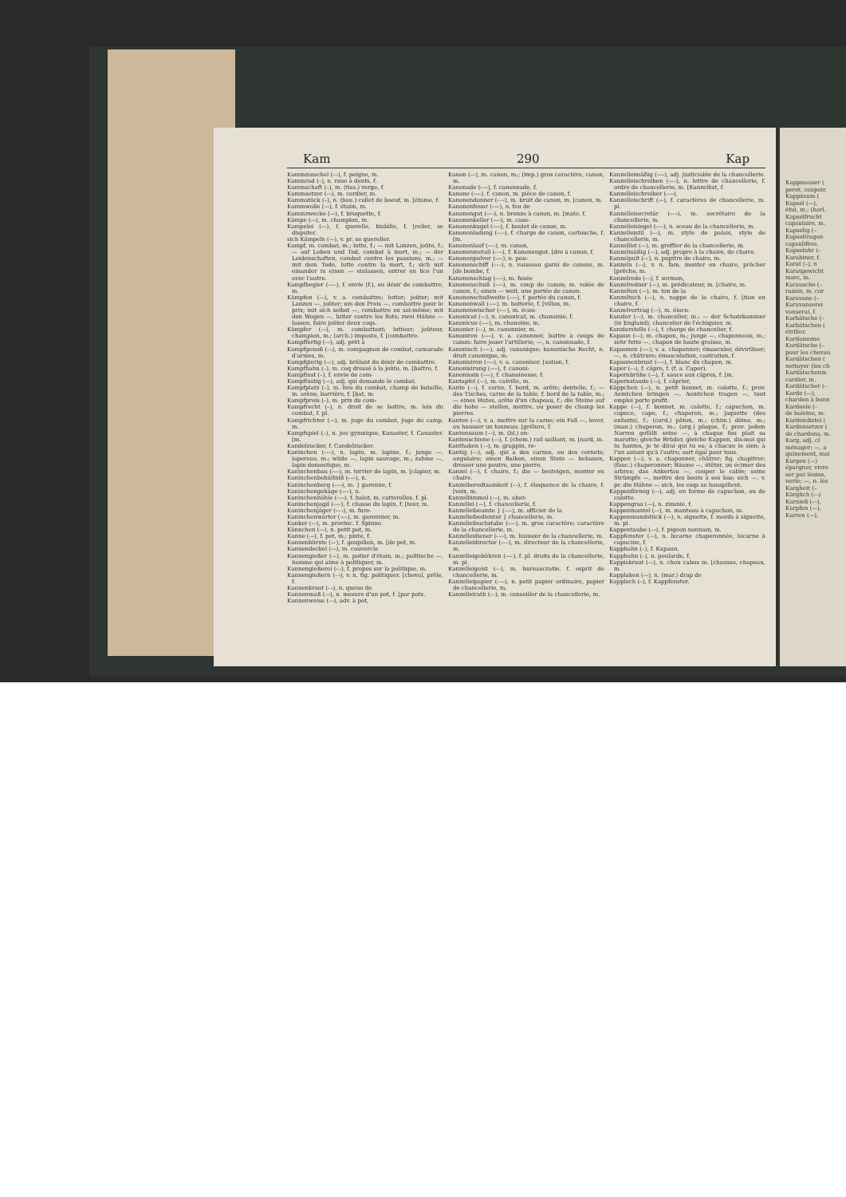Kam 290 Kap
Kammmuschel (⏑–), f. peigne, m.
Kammrad (–), n. roue à dents, f.
Kammschaft (–), m. (tiss.) verge, f.
Kammsetzer (–⏑), m. cardier, m.
Kammstück (–), n. (bou.) collet de boeuf, m. [étame, f.
Kammwolle (–⏑), f. étaim, m.
Kammzwecke (–⏑), f. broquette, f.
Kämpe (–⏑), m. champion, m.
Kampelei (⏑–), f. querelle, bisbille, f. [reller, se disputer.
sich Kämpeln (–⏑), v. pr. se quereller.
Kampf, m. combat, m.; lutte, f.; — mit Lanzen, joûte, f.; — auf Leben und Tod, combat à mort, m.; — der Leidenschaften, combat contre les passions, m.; — mit dem Tode, lutte contre la mort, f.; sich mit einander in einen — einlassen, entrer en lice l'un avec l'autre.
Kampfbegier (–⏑–), f. envie (f.), ou désir de combattre, m.
Kämpfen (–⏑), v. a. combattre; lutter; joûter; mit Lanzen —, joûter; um den Preis —, combattre pour le prix; mit sich selbst —, combattre en soi-même; mit den Wogen —, lutter contre les flots; zwei Hähne — lassen, faire joûter deux coqs.
Kämpfer (–⏑), m. combattant; lutteur; joûteur, champion, m.; (arch.) imposte, f. [combattre.
Kampffertig (–⏑), adj. prêt à
Kampfgenoß (–⏑), m. compagnon de combat, camarade d'armes, m.
Kampfgierig (–⏑), adj. brûlant du désir de combattre.
Kampfhahn (–), m. coq dressé à la joûte, m. [battre, f.
Kampflust (–), f. envie de com-
Kampflustig (–⏑), adj. qui demande le combat.
Kampfplatz (–), m. lieu du combat, champ de bataille, m. arène, barrière, f. [bat, m.
Kampfpreis (–), m. prix du com-
Kampfrecht (–), n. droit de se battre, m. lois du combat, f. pl.
Kampfrichter (–⏑), m. juge du combat, juge du camp, m.
Kampfspiel (–), n. jeu gymnique, Kanaster, f. Canaster. [m.
Kandelzucker, f. Candelzucker.
Kaninchen (⏑–⏑), n. lapin, m. lapine, f.; junge —, lapereau, m.; wilde —, lapin sauvage, m.; zahme —, lapin domestique, m.
Kaninchenbau (⏑–⏑), m. terrier de lapin, m. [clapier, m.
Kaninchenbehältniß (⏑–⏑), n.
Kaninchenberg (⏑–⏑), m. } garenne, f.
Kaninchengehäge (⏑–⏑), n.
Kaninchenhöhle (⏑–⏑), f. halot, m. catterolles, f. pl.
Kaninchenjagd (⏑–⏑), f. chasse du lapin, f. [teur, m.
Kaninchenjäger (⏑–⏑), m. fure-
Kaninchenwärter (⏑–⏑), m. garennier, m.
Kanker (–⏑), m. provinc. f. Spinne.
Kännchen (–⏑), n. petit pot, m.
Kanne (–⏑), f. pot, m.; pinte, f.
Kannenbürste (–⏑), f. goupillon, m. [de pot, m.
Kannendeckel (–⏑), m. couvercle
Kannengießer (–⏑), m. potier d'étain, m.; politische —, homme qui aime à politiquer, m.
Kannengießerei (⏑–), f. propos sur la politique, m.
Kannengießern (–⏑), v. n. fig. politiquer. [cheval, prêle, f.
Kannenkraut (–⏑), n. queue de
Kannenmaß (–⏑), n. mesure d'un pot, f. [par pots.
Kannenweise (–⏑), adv. à pot,
Kanon (–⏑), m. canon, m.; (imp.) gros caractère, canon, m.
Kanonade (⏑–⏑), f. canonnade, f.
Kanone (⏑–⏑), f. canon, m. pièce de canon, f.
Kanonendonner (⏑–⏑), m. bruit de canon, m. [canon, m.
Kanonenfeuer (⏑–⏑), n. feu de
Kanonengut (⏑–⏑), n. bronze à canon, m. [mate, f.
Kanonenkeller (⏑–⏑), m. case-
Kanonenkugel (⏑–⏑), f. boulet de canon, m.
Kanonenladung (⏑–⏑), f. charge de canon, cartouche, f. [m.
Kanonenlauf (⏑–⏑), m. canon,
Kanonenmetall (⏑–⏑), f. Kanonengut. [dre à canon, f.
Kanonenpulver (⏑–⏑), n. pou-
Kanonenschiff (⏑–⏑), n. vaisseau garni de canons, m. [de bombe, f.
Kanonenschlag (⏑–⏑), m. fusée
Kanonenschuß (⏑–⏑), m. coup de canon; m. volée de canon, f.; einen — weit, une portée de canon.
Kanonenschußweite (⏑–⏑), f. portée du canon, f.
Kanonenwall (⏑–⏑), m. batterie, f. [villon, m.
Kanonenwischer (⏑–⏑), m. écou-
Kanonicat (⏑–), n. canonicat, m. chanoinie, f.
Kanonicus (⏑–⏑), m. chanoine, m.
Kanonier (⏑–), m. canonnier, m.
Kanoniren (⏑–⏑), v. a. canonner, battre à coups de canon: faire jouer l'artillerie; —, n. canonnade, f.
Kanonisch (⏑–⏑), adj. canonique; kanonische Recht, n. droit canonique, m.
Kanonisiren (⏑–⏑), v. a. canoniser. [sation, f.
Kanonisirung (⏑–⏑), f. canoni-
Kanonissin (⏑–⏑), f. chanoinesse, f.
Kantapfel (–⏑), m. calville, m.
Kante (–⏑), f. carne, f. bord, m. arête; dentelle, f.; — des Tisches, carne de la table, f. bord de la table, m.; — eines Hutes, arête d'un chapeau, f.; die Steine auf die hohe — stellen, mettre, ou poser de champ les pierres.
Kanten (–⏑), v. a. mettre sur la carne; ein Faß —, lever, ou hausser un tonneau. [grêlure, f.
Kantensaum (–⏑), m. (bl.) en-
Kantenschiene (–⏑), f. (chem.) rail saillant, m. [nard, m.
Kanthaken (–⏑), m. grappin, re-
Kantig (–⏑), adj. qui a des carnes, ou des cornets; angulaire; einen Balken, einen Stein — behauen, dresser une poutre, une pierre.
Kanzel (–⏑), f. chaire, f.; die — besteigen, monter en chaire.
Kanzelberedtsamkeit (–⏑), f. éloquence de la chaire, f. [voix, m.
Kanzelhimmel (–⏑), m. abat-
Kanzellei (⏑–), f. chancellerie, f.
Kanzelleibeamte } (⏑–⏑), m. officier de la
Kanzelleibedienter } chancellerie, m.
Kanzelleibuchstabe (⏑–⏑), m. gros caractère; caractère de la chancellerie, m.
Kanzelleidiener (⏑–⏑), m. huissier de la chancellerie, m.
Kanzelleidirector (⏑–⏑), m. directeur de la chancellerie, m.
Kanzelleigebühren (⏑–⏑), f. pl. droits de la chancellerie, m. pl.
Kanzelleigeist (⏑–), m. bureaucratie, f. esprit de chancellerie, m.
Kanzelleipapier (⏑–⏑), n. petit papier ordinaire, papier de chancellerie, m.
Kanzelleirath (⏑–), m. conseiller de la chancellerie, m.
Kanzelleimäßig (⏑–⏑), adj. justiciable de la chancellerie.
Kanzelleischreiben (⏑–⏑), n. lettre de chancellerie, f. ordre de chancellerie, m. [Kanzellist, f.
Kanzelleischreiber (⏑–⏑),
Kanzelleischrift (⏑–), f. caractères de chancellerie, m. pl.
Kanzelleisecretär (⏑–⏑), m. secrétaire de la chancellerie, m.
Kanzelleisiegel (⏑–⏑), n. sceau de la chancellerie, m.
Kanzelleistil (⏑–), m. style de palais, style de chancellerie, m.
Kanzellist (⏑–), m. greffier de la chancellerie, m.
Kanzelmäßig (–⏑), adj. propre à la chaire, de chaire.
Kanzelpult (–⏑), n. pupitre de chaire, m.
Kanzeln (–⏑), v. n. fam. monter en chaire, prêcher [prêche, m.
Kanzelrede (–⏑), f. sermon,
Kanzelredner (–⏑), m. prédicateur, m. [chaire, m.
Kanzelton (–⏑), m. ton de la
Kanzeltuch (–⏑), n. nappe de la chaire, f. [tion en chaire, f.
Kanzelvortrag (–⏑), m. élocu-
Kanzler (–⏑), m. chancelier, m.; — der Schatzkammer (in England), chancelier de l'échiquier, m.
Kanzlerstelle (–⏑), f. charge de chancelier, f.
Kapaun (⏑–), m. chapon, m.; junge —, chaponneau, m.; sehr fette —, chapon de haute graisse, m.
Kapaunen (⏑–⏑), v. a. chaponner; émasculer, déviriliser; —, n. châtrure; émasculation, castration, f.
Kapaunenbrust (⏑–⏑), f. blanc du chapon, m.
Kaper (–⏑), f. câpre, f. (f. a. Caper).
Kapernbrühe (–⏑), f. sauce aux câpres, f. [m.
Kapernstaude (–⏑), f. câprier,
Käppchen (–⏑), n. petit bonnet, m. calotte, f.; prov. Aemtchen bringen —, Aemtchen tragen —, tout emploi porte profit.
Kappe (–⏑), f. bonnet, m. calotte, f.; capuchon, m. capuce, cape, f.; chaperon, m.; jaquette (des enfants), f.; (cord.) pâton, m.; (chim.) dôme, m.; (man.) chaperon, m.; (arg.) plaque, f.; prov. jedem Narren gefällt seine —, à chaque fou plait sa marotte; gleiche Brüder, gleiche Kappen, dis-moi qui tu hantes, je te dirai qui tu es; à chacun le sien; à l'un autant qu'à l'autre; sort égal pour tous.
Kappen (–⏑), v. a. chaponner, châtrer; fig. chapitrer; (fauc.) chaperonner; Bäume —, étêter, ou écimer des arbres; das Ankertau —, couper le cable; seine Strümpfe —, mettre des bouts à ses bas; sich —, v. pr. die Hähne — sich, les coqs se houspillent.
Kappenförmig (–⏑), adj. en forme de capuchon, ou de calotte.
Kappengras (–⏑), n. zizanie, f.
Kappenmantel (–⏑), m. manteau à capuchon, m.
Kappenmundstück (–⏑), n. siguette, f. mords à siguette, m. pl.
Kappentaube (–⏑), f. pigeon nonnain, m.
Kappfenster (–⏑), n. lucarne chaperonnée, lucarne à capucine, f.
Kapphahn (–), f. Kapaun.
Kapphuhn (–), n. poularde, f.
Kappiskraut (–⏑), n. chou cabus m. [chausse, chapeau, m.
Kapplaken (–⏑), n. (mar.) drap de
Kapploch (–), f. Kappfenster.
Kappmesser (
peret, coupoir,
Kappzaum (
Kapsel (–⏑),
étui, m.; (horl.
Kapselfrucht
capsulaire, m.
Kapselig (–
Kapseltragen
capsulifère.
Kapseluhr (–
Karabiner, f.
Karat (–), n
Karatgewicht
marc, m.
Karausche (–
rassin, m. cor
Karavane (–
Karavanserei
vanserai, f.
Karbätsche (–
Karbätschen (
étriller.
Kardamome
Kardätsche (–
pour les chevau
Kardätschen (
nettoyer (les ch
Kardätschenm
cardier, m.
Kardätscher (–
Karde (–⏑),
chardon à bonn
Kardeele (–
de baleine, m.
Kardendistel (
Kardensetzer (
de chardons, m.
Karg, adj. cl
ménager; —, a
quinement, mai
Kargen (–⏑)
épargner, vivre
ser par lésine,
nerie; —, n. lés
Kargheit (–
Kärglich (–⏑)
Karnieß (–⏑),
Karpfen (–⏑),
Karren (–⏑),